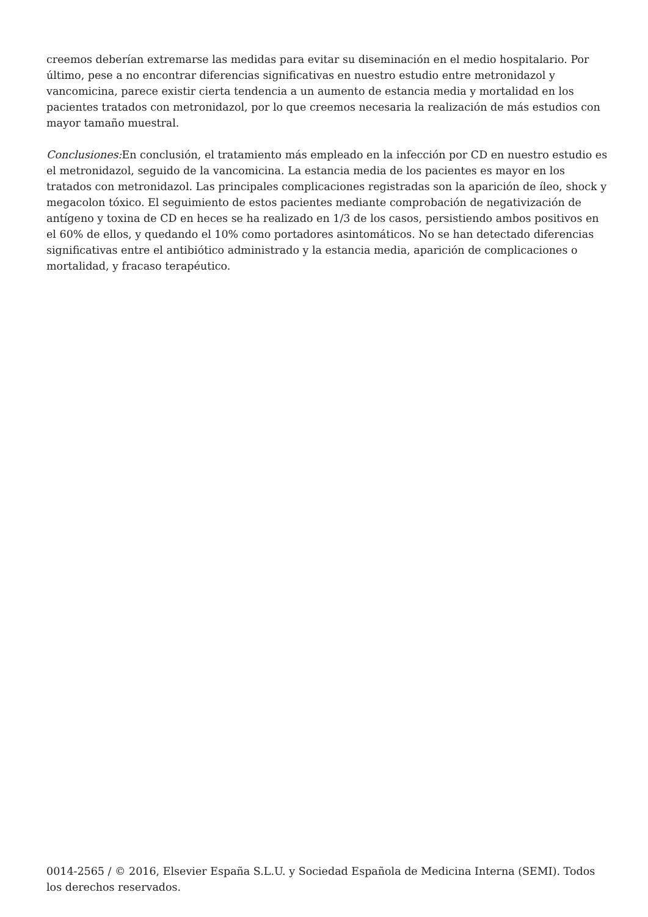creemos deberían extremarse las medidas para evitar su diseminación en el medio hospitalario. Por último, pese a no encontrar diferencias significativas en nuestro estudio entre metronidazol y vancomicina, parece existir cierta tendencia a un aumento de estancia media y mortalidad en los pacientes tratados con metronidazol, por lo que creemos necesaria la realización de más estudios con mayor tamaño muestral.
Conclusiones: En conclusión, el tratamiento más empleado en la infección por CD en nuestro estudio es el metronidazol, seguido de la vancomicina. La estancia media de los pacientes es mayor en los tratados con metronidazol. Las principales complicaciones registradas son la aparición de íleo, shock y megacolon tóxico. El seguimiento de estos pacientes mediante comprobación de negativización de antígeno y toxina de CD en heces se ha realizado en 1/3 de los casos, persistiendo ambos positivos en el 60% de ellos, y quedando el 10% como portadores asintomáticos. No se han detectado diferencias significativas entre el antibiótico administrado y la estancia media, aparición de complicaciones o mortalidad, y fracaso terapéutico.
0014-2565 / © 2016, Elsevier España S.L.U. y Sociedad Española de Medicina Interna (SEMI). Todos los derechos reservados.